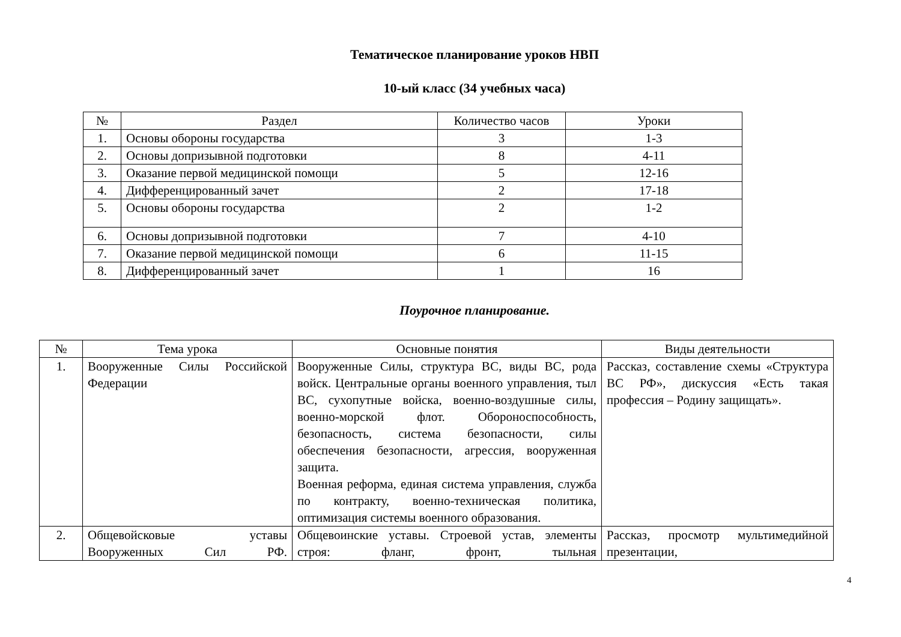Тематическое планирование уроков НВП
10-ый класс (34 учебных часа)
| № | Раздел | Количество часов | Уроки |
| --- | --- | --- | --- |
| 1. | Основы обороны государства | 3 | 1-3 |
| 2. | Основы допризывной подготовки | 8 | 4-11 |
| 3. | Оказание первой медицинской помощи | 5 | 12-16 |
| 4. | Дифференцированный зачет | 2 | 17-18 |
| 5. | Основы обороны государства | 2 | 1-2 |
| 6. | Основы допризывной подготовки | 7 | 4-10 |
| 7. | Оказание первой медицинской помощи | 6 | 11-15 |
| 8. | Дифференцированный зачет | 1 | 16 |
Поурочное планирование.
| № | Тема урока | Основные понятия | Виды деятельности |
| --- | --- | --- | --- |
| 1. | Вооруженные Силы Российской Федерации | Вооруженные Силы, структура ВС, виды ВС, рода войск. Центральные органы военного управления, тыл ВС, сухопутные войска, военно-воздушные силы, военно-морской флот. Обороноспособность, безопасность, система безопасности, силы обеспечения безопасности, агрессия, вооруженная защита. Военная реформа, единая система управления, служба по контракту, военно-техническая политика, оптимизация системы военного образования. | Рассказ, составление схемы «Структура ВС РФ», дискуссия «Есть такая профессия – Родину защищать». |
| 2. | Общевойсковые уставы Вооруженных Сил РФ. | Общевоинские уставы. Строевой устав, элементы строя: фланг, фронт, тыльная | Рассказ, просмотр мультимедийной презентации, |
4